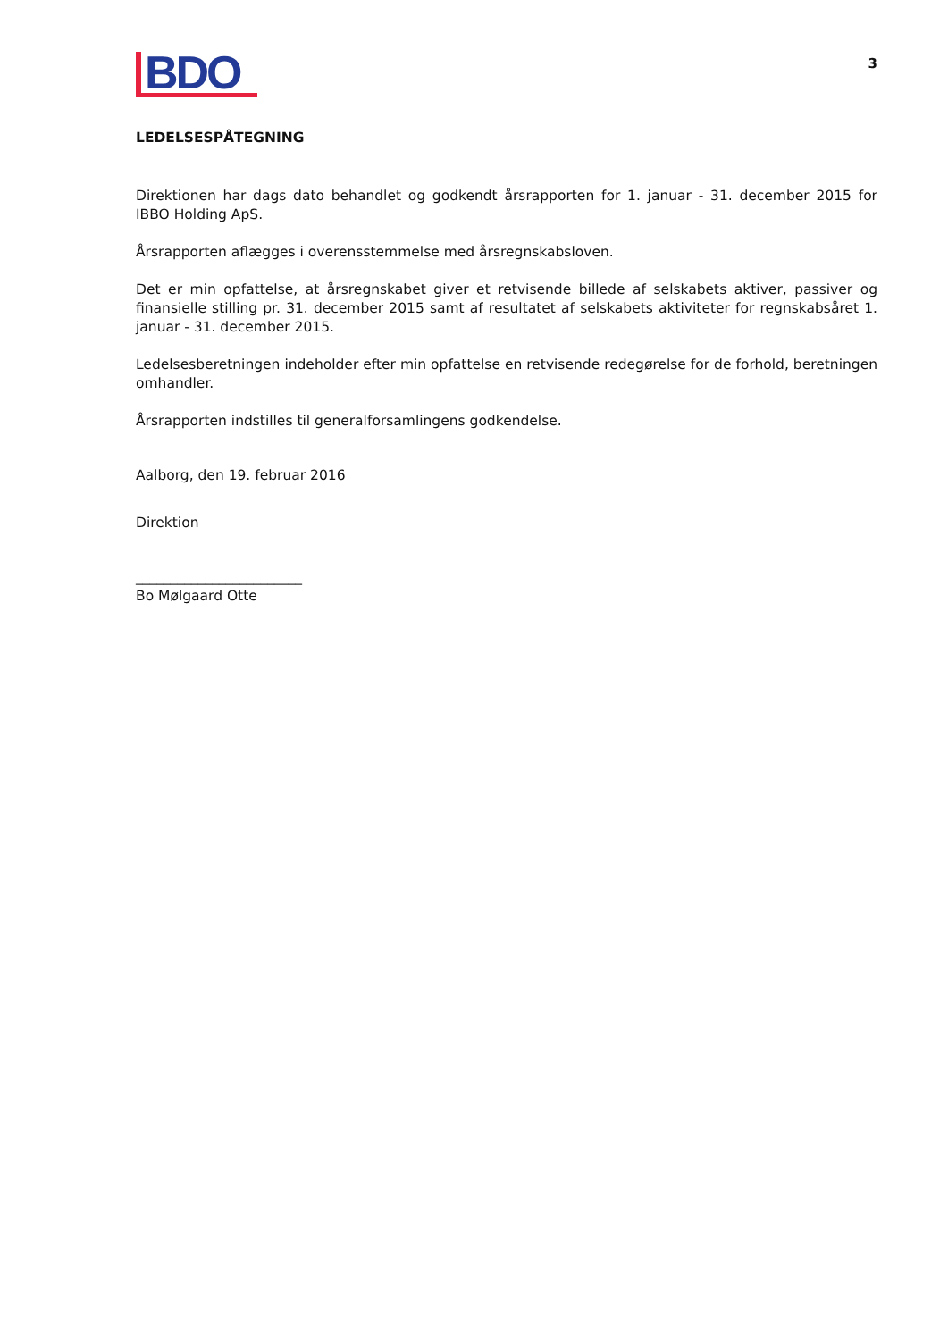BDO
3
LEDELSESPÅTEGNING
Direktionen har dags dato behandlet og godkendt årsrapporten for 1. januar - 31. december 2015 for IBBO Holding ApS.
Årsrapporten aflægges i overensstemmelse med årsregnskabsloven.
Det er min opfattelse, at årsregnskabet giver et retvisende billede af selskabets aktiver, passiver og finansielle stilling pr. 31. december 2015 samt af resultatet af selskabets aktiviteter for regnskabsåret 1. januar - 31. december 2015.
Ledelsesberetningen indeholder efter min opfattelse en retvisende redegørelse for de forhold, beretningen omhandler.
Årsrapporten indstilles til generalforsamlingens godkendelse.
Aalborg, den 19. februar 2016
Direktion
________________________
Bo Mølgaard Otte